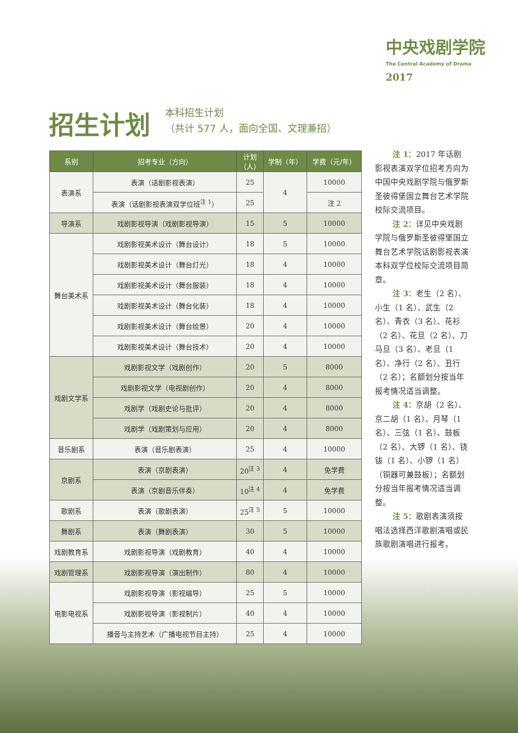中央戏剧学院
The Central Academy of Drama
2017
招生计划
本科招生计划
（共计 577 人，面向全国、文理兼招）
| 系别 | 招考专业（方向） | 计划 （人） | 学制（年） | 学费（元/年） |
| --- | --- | --- | --- | --- |
| 表演系 | 表演（话剧影视表演） | 25 | 4 | 10000 |
| | 表演（话剧影视表演双学位班<sup>注 1</sup>） | 25 | | 注 2 |
| 导演系 | 戏剧影视导演（戏剧影视导演） | 15 | 5 | 10000 |
| 舞台美术系 | 戏剧影视美术设计（舞台设计） | 18 | 5 | 10000 |
| | 戏剧影视美术设计（舞台灯光） | 18 | 4 | 10000 |
| | 戏剧影视美术设计（舞台服装） | 18 | 4 | 10000 |
| | 戏剧影视美术设计（舞台化装） | 18 | 4 | 10000 |
| | 戏剧影视美术设计（舞台绘景） | 20 | 4 | 10000 |
| | 戏剧影视美术设计（舞台技术） | 20 | 4 | 10000 |
| 戏剧文学系 | 戏剧影视文学（戏剧创作） | 20 | 5 | 8000 |
| | 戏剧影视文学（电视剧创作） | 20 | 4 | 8000 |
| | 戏剧学（戏剧史论与批评） | 20 | 4 | 8000 |
| | 戏剧学（戏剧策划与应用） | 20 | 4 | 8000 |
| 音乐剧系 | 表演（音乐剧表演） | 25 | 4 | 10000 |
| 京剧系 | 表演（京剧表演） | 20<sup>注 3</sup> | 4 | 免学费 |
| | 表演（京剧音乐伴奏） | 10<sup>注 4</sup> | 4 | 免学费 |
| 歌剧系 | 表演（歌剧表演） | 25<sup>注 5</sup> | 5 | 10000 |
| 舞剧系 | 表演（舞剧表演） | 30 | 5 | 10000 |
| 戏剧教育系 | 戏剧影视导演（戏剧教育） | 40 | 4 | 10000 |
| 戏剧管理系 | 戏剧影视导演（演出制作） | 80 | 4 | 10000 |
| 电影电视系 | 戏剧影视导演（影视编导） | 25 | 5 | 10000 |
| | 戏剧影视导演（影视制片） | 40 | 4 | 10000 |
| | 播音与主持艺术（广播电视节目主持） | 25 | 4 | 10000 |
注 1：2017 年话剧影视表演双学位招考方向为中国中央戏剧学院与俄罗斯圣彼得堡国立舞台艺术学院校际交流项目。
注 2：详见中央戏剧学院与俄罗斯圣彼得堡国立舞台艺术学院话剧影视表演本科双学位校际交流项目简章。
注 3：老生（2 名）、小生（1 名）、武生（2 名）、青衣（3 名）、花衫（2 名）、花旦（2 名）、刀马旦（3 名）、老旦（1 名）、净行（2 名）、丑行（2 名）；名额划分按当年报考情况适当调整。
注 4：京胡（2 名）、京二胡（1 名）、月琴（1 名）、三弦（1 名）、鼓板（2 名）、大锣（1 名）、铙钹（1 名）、小锣（1 名）（铜器可兼鼓板）；名额划分按当年报考情况适当调整。
注 5：歌剧表演须按唱法选择西洋歌剧演唱或民族歌剧演唱进行报考。